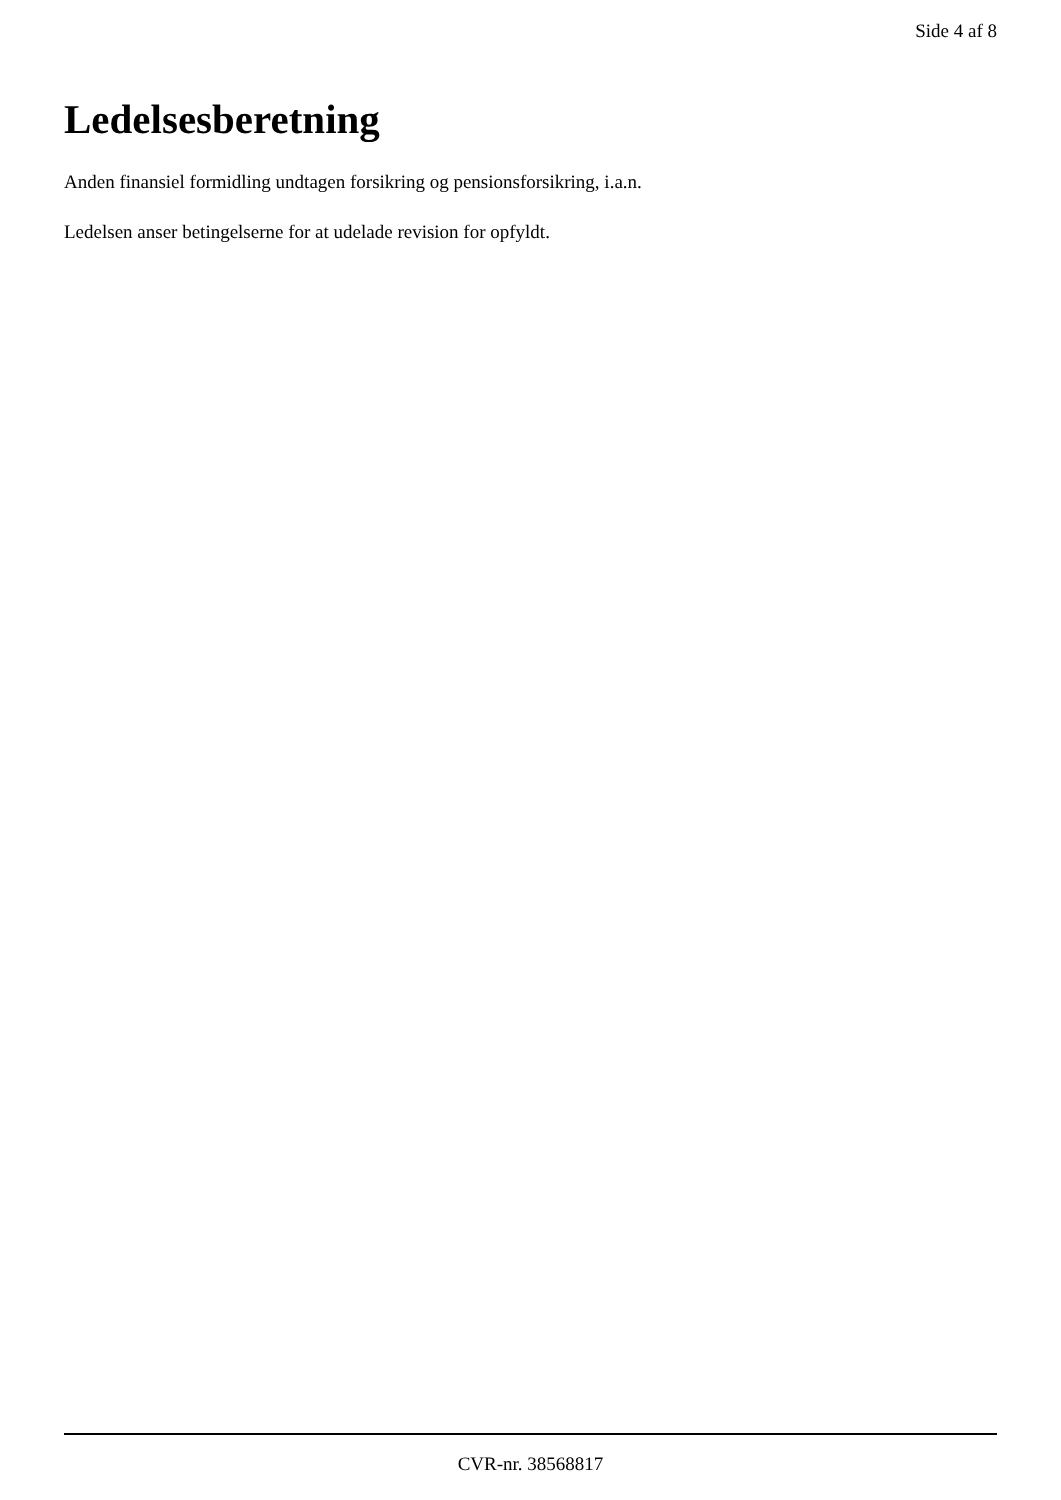Side 4 af 8
Ledelsesberetning
Anden finansiel formidling undtagen forsikring og pensionsforsikring, i.a.n.
Ledelsen anser betingelserne for at udelade revision for opfyldt.
CVR-nr. 38568817